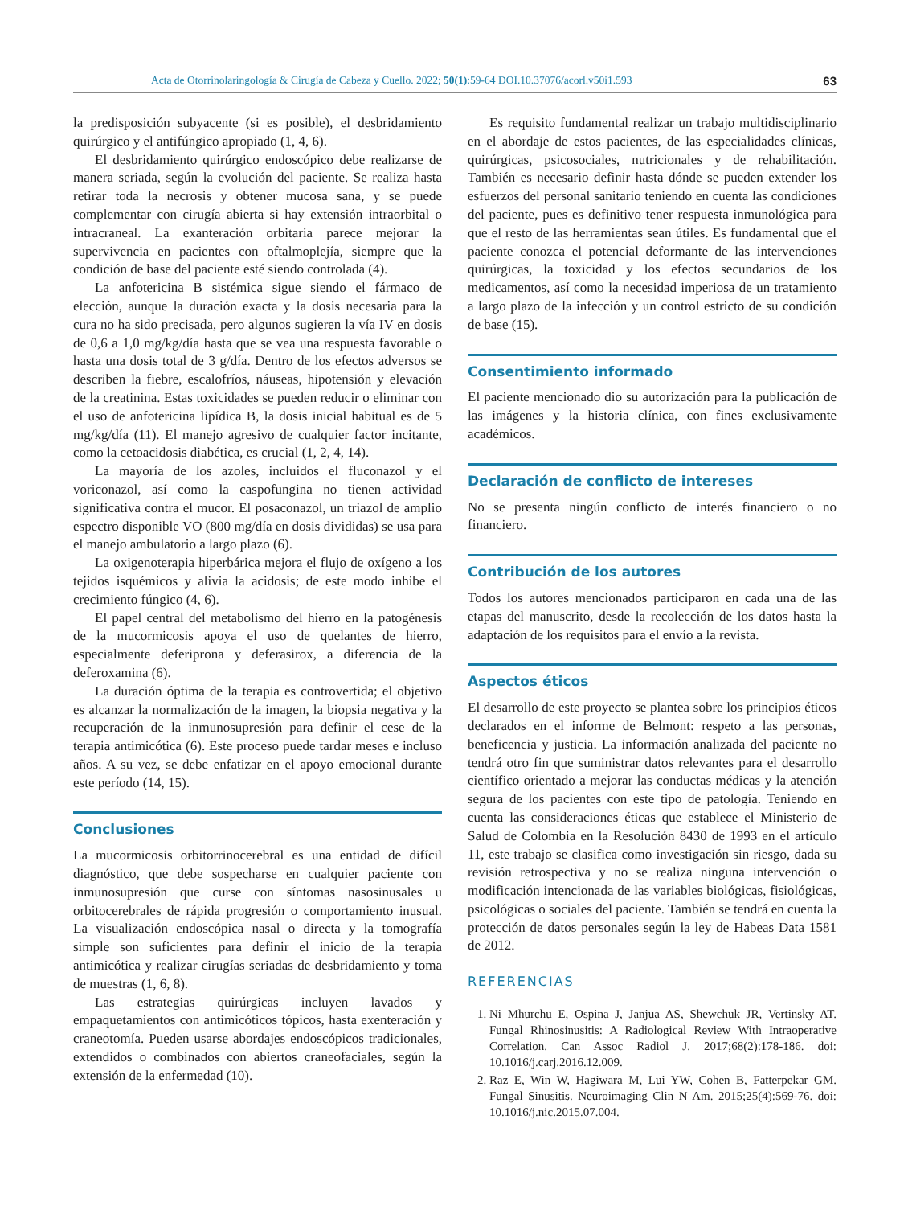Acta de Otorrinolaringología & Cirugía de Cabeza y Cuello. 2022; 50(1):59-64 DOI.10.37076/acorl.v50i1.593 63
la predisposición subyacente (si es posible), el desbridamiento quirúrgico y el antifúngico apropiado (1, 4, 6).
El desbridamiento quirúrgico endoscópico debe realizarse de manera seriada, según la evolución del paciente. Se realiza hasta retirar toda la necrosis y obtener mucosa sana, y se puede complementar con cirugía abierta si hay extensión intraorbital o intracraneal. La exanteración orbitaria parece mejorar la supervivencia en pacientes con oftalmoplejía, siempre que la condición de base del paciente esté siendo controlada (4).
La anfotericina B sistémica sigue siendo el fármaco de elección, aunque la duración exacta y la dosis necesaria para la cura no ha sido precisada, pero algunos sugieren la vía IV en dosis de 0,6 a 1,0 mg/kg/día hasta que se vea una respuesta favorable o hasta una dosis total de 3 g/día. Dentro de los efectos adversos se describen la fiebre, escalofríos, náuseas, hipotensión y elevación de la creatinina. Estas toxicidades se pueden reducir o eliminar con el uso de anfotericina lipídica B, la dosis inicial habitual es de 5 mg/kg/día (11). El manejo agresivo de cualquier factor incitante, como la cetoacidosis diabética, es crucial (1, 2, 4, 14).
La mayoría de los azoles, incluidos el fluconazol y el voriconazol, así como la caspofungina no tienen actividad significativa contra el mucor. El posaconazol, un triazol de amplio espectro disponible VO (800 mg/día en dosis divididas) se usa para el manejo ambulatorio a largo plazo (6).
La oxigenoterapia hiperbárica mejora el flujo de oxígeno a los tejidos isquémicos y alivia la acidosis; de este modo inhibe el crecimiento fúngico (4, 6).
El papel central del metabolismo del hierro en la patogénesis de la mucormicosis apoya el uso de quelantes de hierro, especialmente deferiprona y deferasirox, a diferencia de la deferoxamina (6).
La duración óptima de la terapia es controvertida; el objetivo es alcanzar la normalización de la imagen, la biopsia negativa y la recuperación de la inmunosupresión para definir el cese de la terapia antimicótica (6). Este proceso puede tardar meses e incluso años. A su vez, se debe enfatizar en el apoyo emocional durante este período (14, 15).
Conclusiones
La mucormicosis orbitorrinocerebral es una entidad de difícil diagnóstico, que debe sospecharse en cualquier paciente con inmunosupresión que curse con síntomas nasosinusales u orbitocerebrales de rápida progresión o comportamiento inusual. La visualización endoscópica nasal o directa y la tomografía simple son suficientes para definir el inicio de la terapia antimicótica y realizar cirugías seriadas de desbridamiento y toma de muestras (1, 6, 8).
Las estrategias quirúrgicas incluyen lavados y empaquetamientos con antimicóticos tópicos, hasta exenteración y craneotomía. Pueden usarse abordajes endoscópicos tradicionales, extendidos o combinados con abiertos craneofaciales, según la extensión de la enfermedad (10).
Es requisito fundamental realizar un trabajo multidisciplinario en el abordaje de estos pacientes, de las especialidades clínicas, quirúrgicas, psicosociales, nutricionales y de rehabilitación. También es necesario definir hasta dónde se pueden extender los esfuerzos del personal sanitario teniendo en cuenta las condiciones del paciente, pues es definitivo tener respuesta inmunológica para que el resto de las herramientas sean útiles. Es fundamental que el paciente conozca el potencial deformante de las intervenciones quirúrgicas, la toxicidad y los efectos secundarios de los medicamentos, así como la necesidad imperiosa de un tratamiento a largo plazo de la infección y un control estricto de su condición de base (15).
Consentimiento informado
El paciente mencionado dio su autorización para la publicación de las imágenes y la historia clínica, con fines exclusivamente académicos.
Declaración de conflicto de intereses
No se presenta ningún conflicto de interés financiero o no financiero.
Contribución de los autores
Todos los autores mencionados participaron en cada una de las etapas del manuscrito, desde la recolección de los datos hasta la adaptación de los requisitos para el envío a la revista.
Aspectos éticos
El desarrollo de este proyecto se plantea sobre los principios éticos declarados en el informe de Belmont: respeto a las personas, beneficencia y justicia. La información analizada del paciente no tendrá otro fin que suministrar datos relevantes para el desarrollo científico orientado a mejorar las conductas médicas y la atención segura de los pacientes con este tipo de patología. Teniendo en cuenta las consideraciones éticas que establece el Ministerio de Salud de Colombia en la Resolución 8430 de 1993 en el artículo 11, este trabajo se clasifica como investigación sin riesgo, dada su revisión retrospectiva y no se realiza ninguna intervención o modificación intencionada de las variables biológicas, fisiológicas, psicológicas o sociales del paciente. También se tendrá en cuenta la protección de datos personales según la ley de Habeas Data 1581 de 2012.
REFERENCIAS
1. Ni Mhurchu E, Ospina J, Janjua AS, Shewchuk JR, Vertinsky AT. Fungal Rhinosinusitis: A Radiological Review With Intraoperative Correlation. Can Assoc Radiol J. 2017;68(2):178-186. doi: 10.1016/j.carj.2016.12.009.
2. Raz E, Win W, Hagiwara M, Lui YW, Cohen B, Fatterpekar GM. Fungal Sinusitis. Neuroimaging Clin N Am. 2015;25(4):569-76. doi: 10.1016/j.nic.2015.07.004.